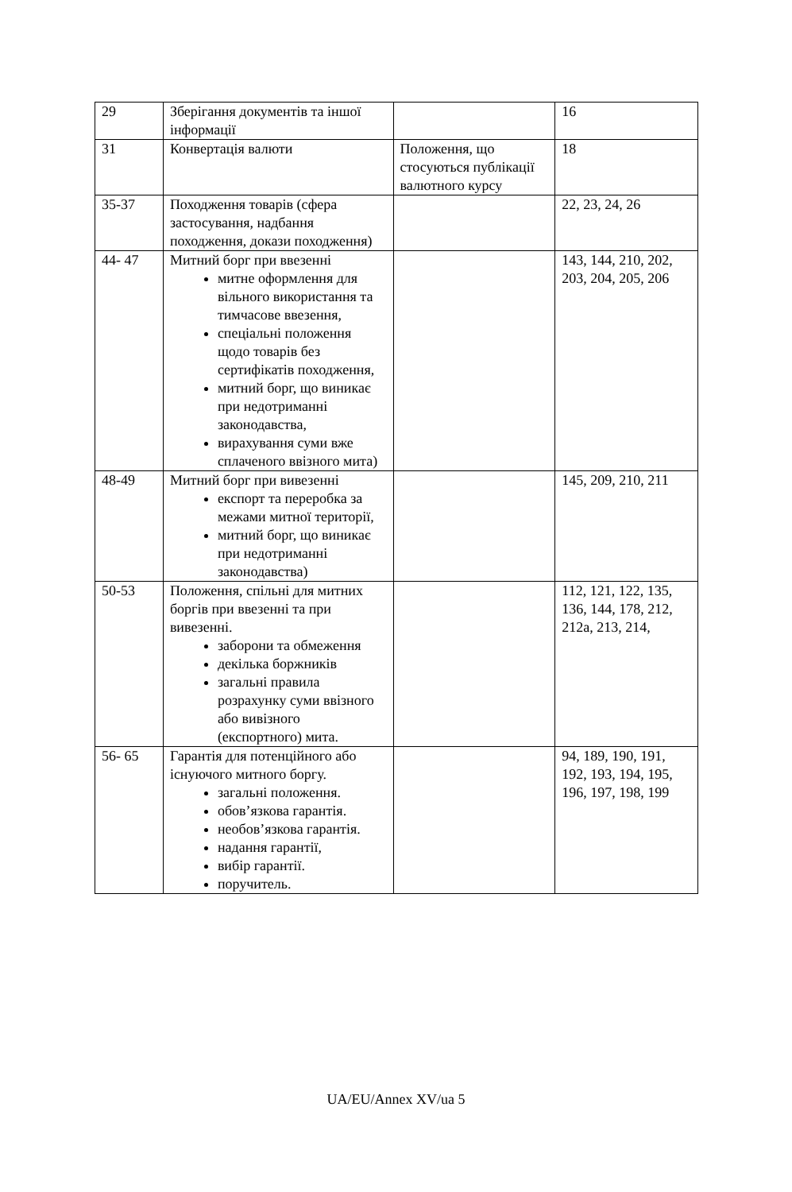| 29 | Зберігання документів та іншої інформації | | 16 |
| 31 | Конвертація валюти | Положення, що стосуються публікації валютного курсу | 18 |
| 35-37 | Походження товарів (сфера застосування, надбання походження, докази походження) | | 22, 23, 24, 26 |
| 44- 47 | Митний борг при ввезенні митне оформлення для вільного використання та тимчасове ввезення, спеціальні положення щодо товарів без сертифікатів походження, митний борг, що виникає при недотриманні законодавства, вирахування суми вже сплаченого ввізного мита) | | 143, 144, 210, 202, 203, 204, 205, 206 |
| 48-49 | Митний борг при вивезенні експорт та переробка за межами митної території, митний борг, що виникає при недотриманні законодавства) | | 145, 209, 210, 211 |
| 50-53 | Положення, спільні для митних боргів при ввезенні та при вивезенні. заборони та обмеження декілька боржників загальні правила розрахунку суми ввізного або вивізного (експортного) мита. | | 112, 121, 122, 135, 136, 144, 178, 212, 212a, 213, 214, |
| 56- 65 | Гарантія для потенційного або існуючого митного боргу. загальні положення. обов’язкова гарантія. необов’язкова гарантія. надання гарантії, вибір гарантії. поручитель. | | 94, 189, 190, 191, 192, 193, 194, 195, 196, 197, 198, 199 |
UA/EU/Annex XV/ua 5